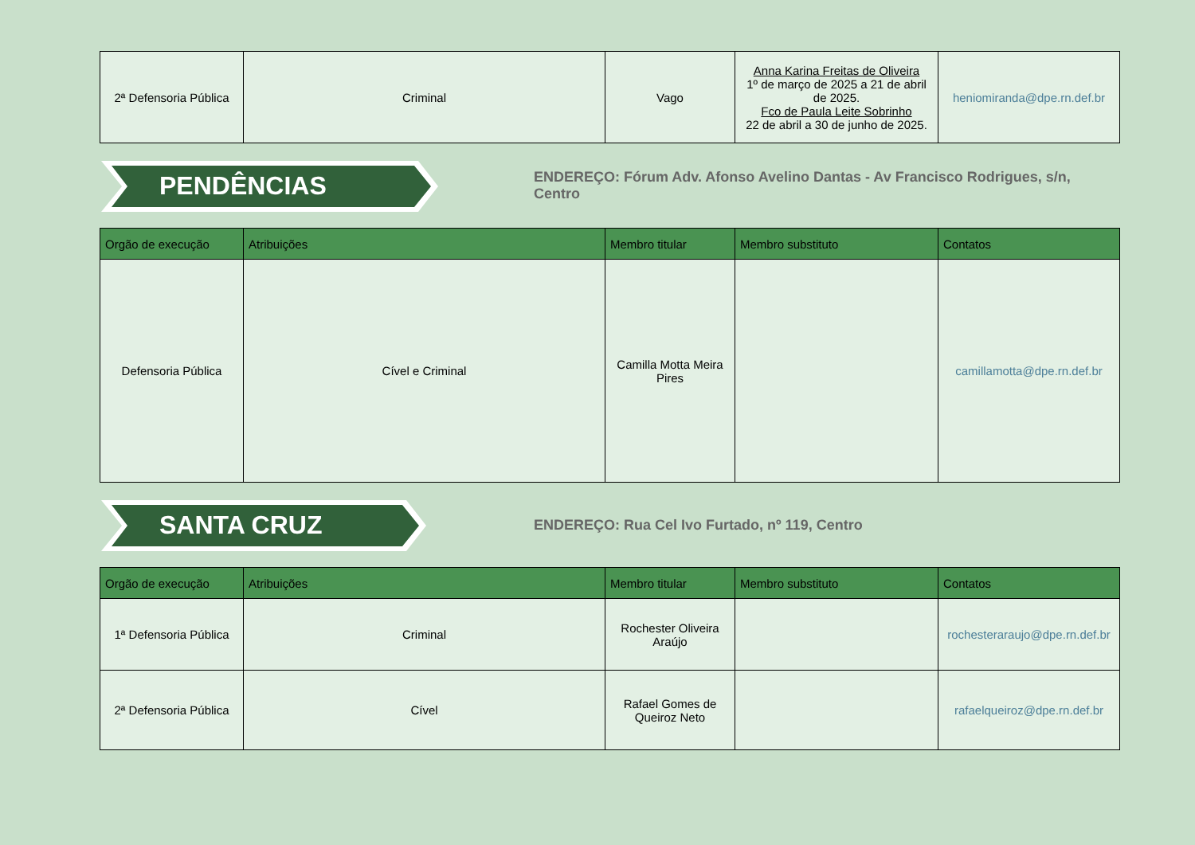| 2ª Defensoria Pública | Criminal | Vago | Anna Karina Freitas de Oliveira 1º de março de 2025 a 21 de abril de 2025. Fco de Paula Leite Sobrinho 22 de abril a 30 de junho de 2025. | heniomiranda@dpe.rn.def.br |
PENDÊNCIAS
ENDEREÇO: Fórum Adv. Afonso Avelino Dantas - Av Francisco Rodrigues, s/n, Centro
| Orgão de execução | Atribuições | Membro titular | Membro substituto | Contatos |
| --- | --- | --- | --- | --- |
| Defensoria Pública | Cível e Criminal | Camilla Motta Meira Pires | | camillamotta@dpe.rn.def.br |
SANTA CRUZ
ENDEREÇO: Rua Cel Ivo Furtado, nº 119, Centro
| Orgão de execução | Atribuições | Membro titular | Membro substituto | Contatos |
| --- | --- | --- | --- | --- |
| 1ª Defensoria Pública | Criminal | Rochester Oliveira Araújo | | rochesteraraujo@dpe.rn.def.br |
| 2ª Defensoria Pública | Cível | Rafael Gomes de Queiroz Neto | | rafaelqueiroz@dpe.rn.def.br |